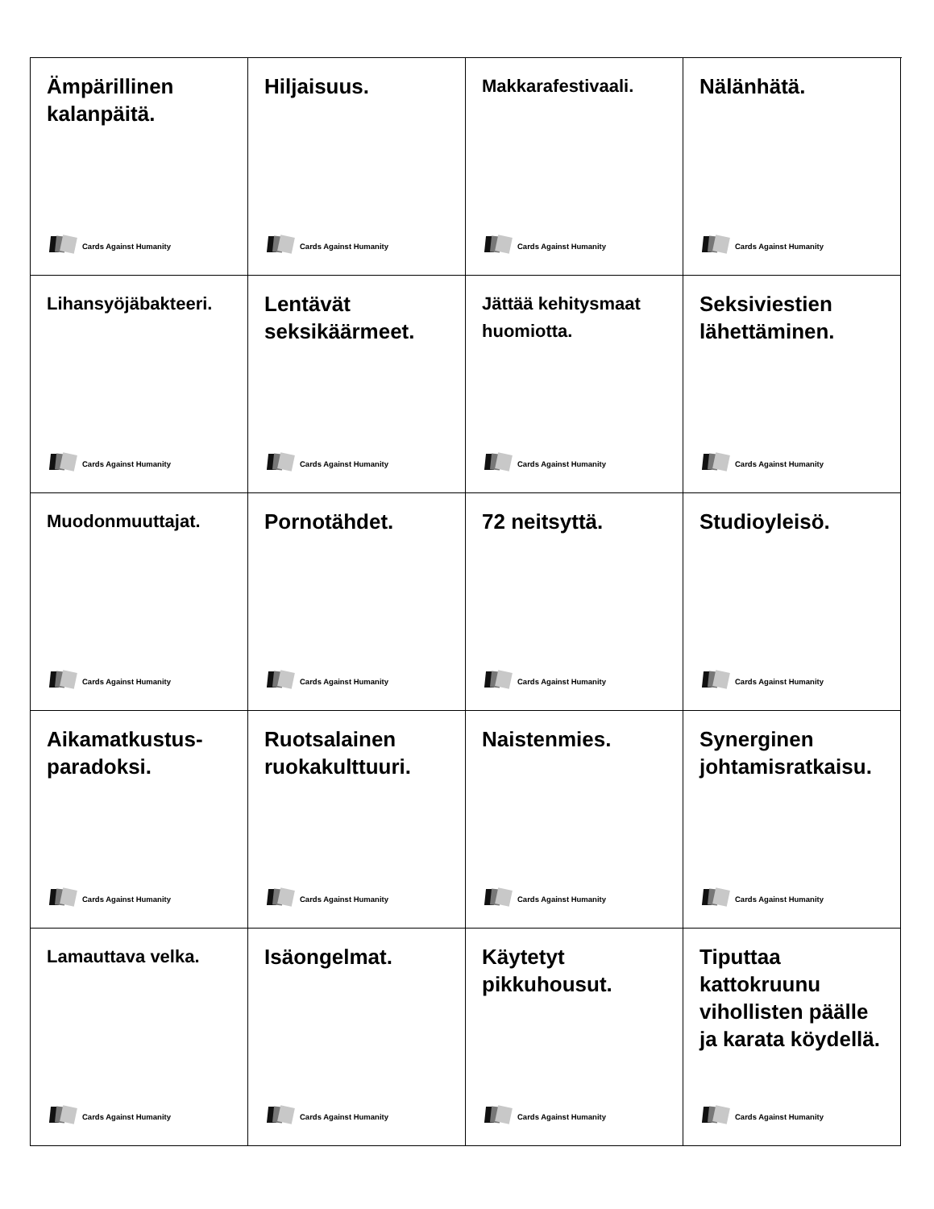Ämpärillinen kalanpäitä.
Cards Against Humanity
Hiljaisuus.
Cards Against Humanity
Makkarafestivaali.
Cards Against Humanity
Nälänhätä.
Cards Against Humanity
Lihansyöjäbakteeri.
Cards Against Humanity
Lentävät seksikäärmeet.
Cards Against Humanity
Jättää kehitysmaat huomiotta.
Cards Against Humanity
Seksiviestien lähettäminen.
Cards Against Humanity
Muodonmuuttajat.
Cards Against Humanity
Pornotähdet.
Cards Against Humanity
72 neitsyttä.
Cards Against Humanity
Studioyleisö.
Cards Against Humanity
Aikamatkustus-paradoksi.
Cards Against Humanity
Ruotsalainen ruokakulttuuri.
Cards Against Humanity
Naistenmies.
Cards Against Humanity
Synerginen johtamisratkaisu.
Cards Against Humanity
Lamauttava velka.
Cards Against Humanity
Isäongelmat.
Cards Against Humanity
Käytetyt pikkuhousut.
Cards Against Humanity
Tiputtaa kattokruunu vihollisten päälle ja karata köydellä.
Cards Against Humanity